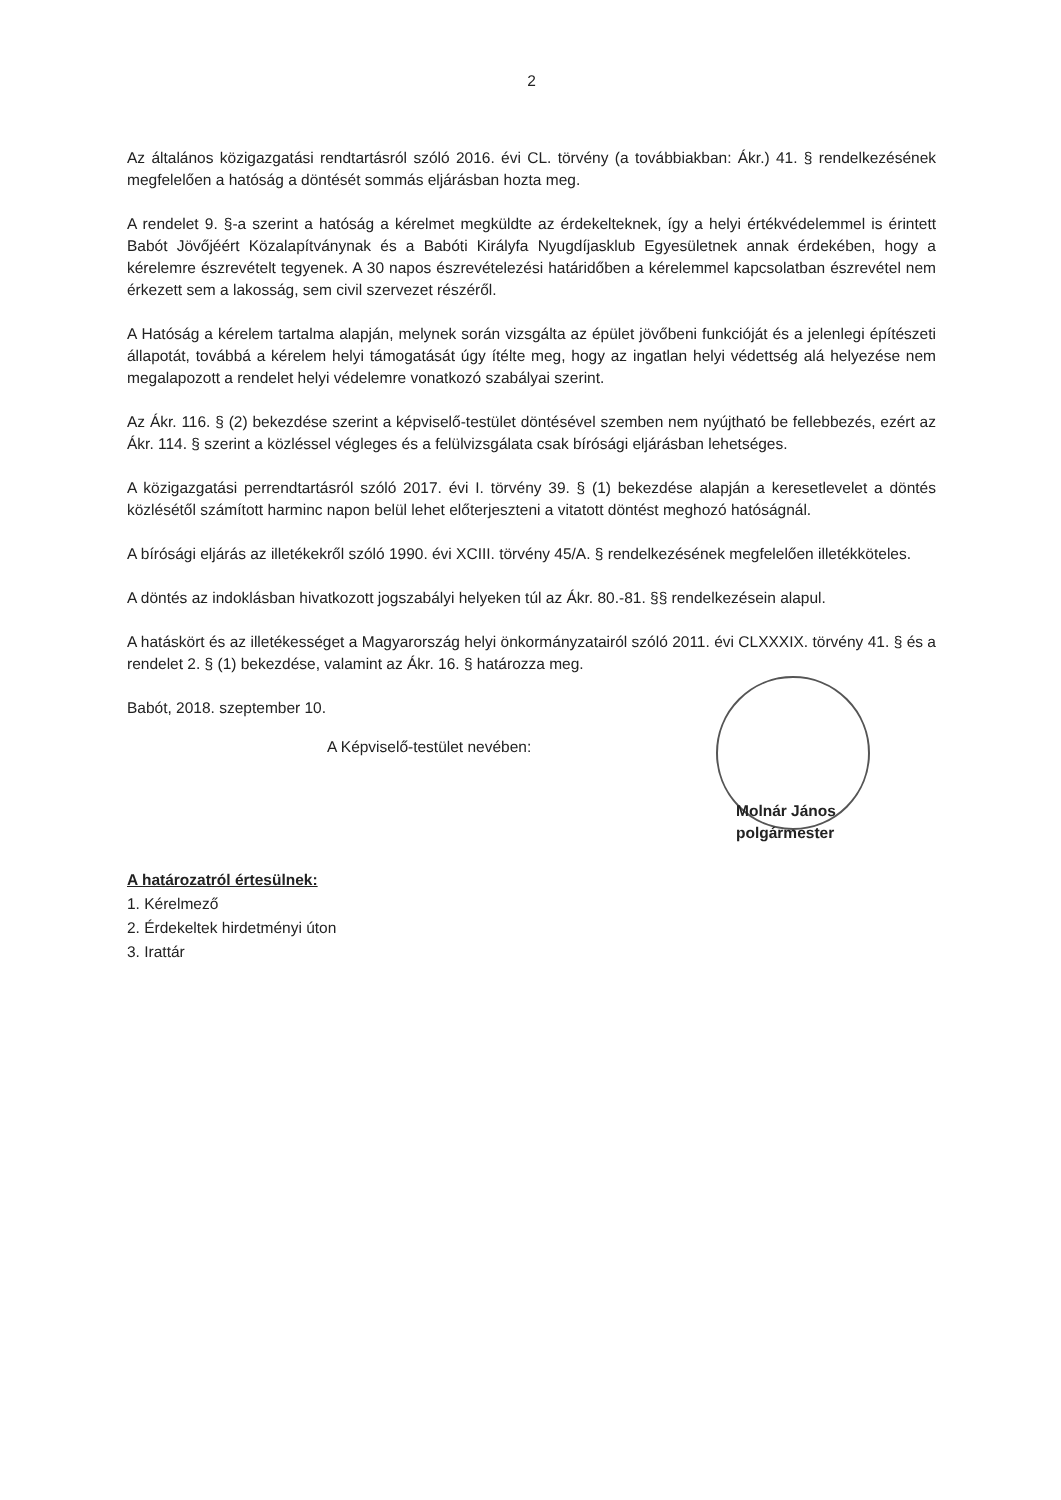2
Az általános közigazgatási rendtartásról szóló 2016. évi CL. törvény (a továbbiakban: Ákr.) 41. § rendelkezésének megfelelően a hatóság a döntését sommás eljárásban hozta meg.
A rendelet 9. §-a szerint a hatóság a kérelmet megküldte az érdekelteknek, így a helyi értékvédelemmel is érintett Babót Jövőjéért Közalapítványnak és a Babóti Királyfa Nyugdíjasklub Egyesületnek annak érdekében, hogy a kérelemre észrevételt tegyenek. A 30 napos észrevételezési határidőben a kérelemmel kapcsolatban észrevétel nem érkezett sem a lakosság, sem civil szervezet részéről.
A Hatóság a kérelem tartalma alapján, melynek során vizsgálta az épület jövőbeni funkcióját és a jelenlegi építészeti állapotát, továbbá a kérelem helyi támogatását úgy ítélte meg, hogy az ingatlan helyi védettség alá helyezése nem megalapozott a rendelet helyi védelemre vonatkozó szabályai szerint.
Az Ákr. 116. § (2) bekezdése szerint a képviselő-testület döntésével szemben nem nyújtható be fellebbezés, ezért az Ákr. 114. § szerint a közléssel végleges és a felülvizsgálata csak bírósági eljárásban lehetséges.
A közigazgatási perrendtartásról szóló 2017. évi I. törvény 39. § (1) bekezdése alapján a keresetlevelet a döntés közlésétől számított harminc napon belül lehet előterjeszteni a vitatott döntést meghozó hatóságnál.
A bírósági eljárás az illetékekről szóló 1990. évi XCIII. törvény 45/A. § rendelkezésének megfelelően illetékköteles.
A döntés az indoklásban hivatkozott jogszabályi helyeken túl az Ákr. 80.-81. §§ rendelkezésein alapul.
A hatáskört és az illetékességet a Magyarország helyi önkormányzatairól szóló 2011. évi CLXXXIX. törvény 41. § és a rendelet 2. § (1) bekezdése, valamint az Ákr. 16. § határozza meg.
Babót, 2018. szeptember 10.
A Képviselő-testület nevében:
Molnár János
polgármester
A határozatról értesülnek:
1. Kérelmező
2. Érdekeltek hirdetményi úton
3. Irattár